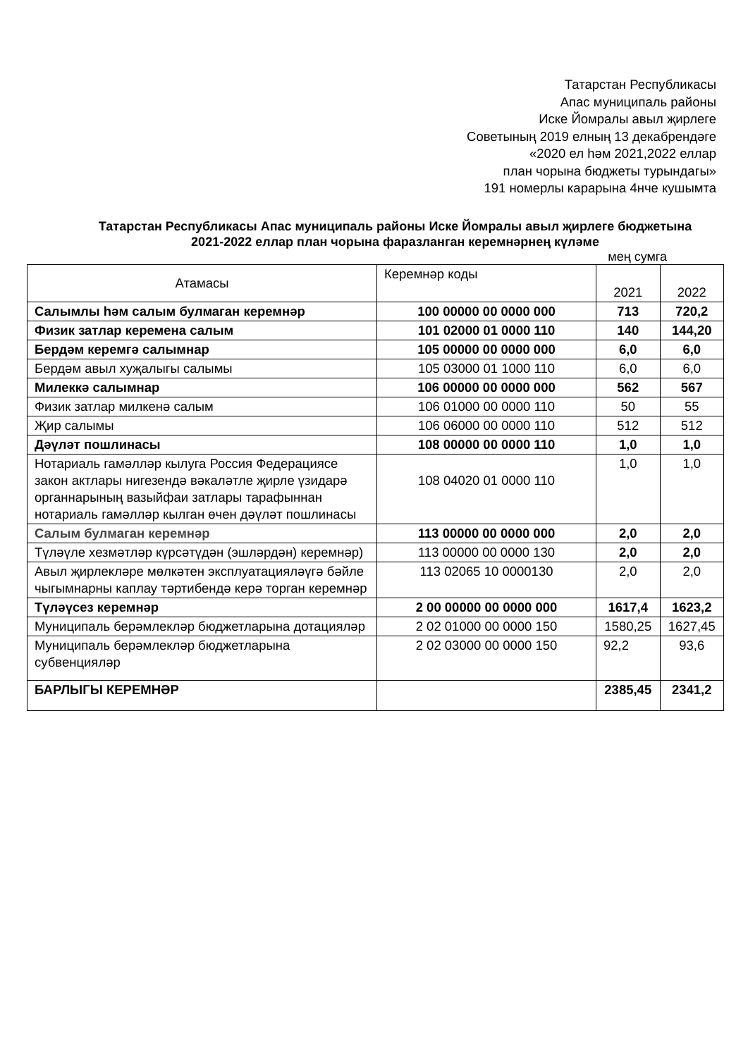Татарстан Республикасы
Апас муниципаль районы
Иске Йомралы авыл җирлеге
Советының 2019 елның 13 декабрендәге
«2020 ел һәм 2021,2022 еллар
план чорына бюджеты турындагы»
191 номерлы карарына 4нче кушымта
Татарстан Республикасы Апас муниципаль районы Иске Йомралы авыл җирлеге бюджетына
2021-2022 еллар план чорына фаразланган керемнәрнең күләме
мең сумга
| Атамасы | Керемнәр коды | 2021 | 2022 |
| --- | --- | --- | --- |
| Салымлы һәм салым булмаган керемнәр | 100 00000 00 0000 000 | 713 | 720,2 |
| Физик затлар керемена салым | 101 02000 01 0000 110 | 140 | 144,20 |
| Бердәм керемгә салымнар | 105 00000 00 0000 000 | 6,0 | 6,0 |
| Бердәм авыл хуҗалыгы салымы | 105 03000 01 1000 110 | 6,0 | 6,0 |
| Милеккә салымнар | 106 00000 00 0000 000 | 562 | 567 |
| Физик затлар милкенә салым | 106 01000 00 0000 110 | 50 | 55 |
| Җир салымы | 106 06000 00 0000 110 | 512 | 512 |
| Дәүләт пошлинасы | 108 00000 00 0000 110 | 1,0 | 1,0 |
| Нотариаль гамәлләр кылуга Россия Федерациясе закон актлары нигезендә вәкаләтле җирле үзидарә органнарының вазыйфаи затлары тарафыннан нотариаль гамәлләр кылган өчен дәүләт пошлинасы | 108 04020 01 0000 110 | 1,0 | 1,0 |
| Салым булмаган керемнәр | 113 00000 00 0000 000 | 2,0 | 2,0 |
| Түләүле хезмәтләр күрсәтүдән (эшләрдән) керемнәр) | 113 00000 00 0000 130 | 2,0 | 2,0 |
| Авыл җирлекләре мөлкәтен эксплуатацияләүгә бәйле чыгымнарны каплау тәртибендә керә торган керемнәр | 113 02065 10 0000130 | 2,0 | 2,0 |
| Түләүсез керемнәр | 2 00 00000 00 0000 000 | 1617,4 | 1623,2 |
| Муниципаль берәмлекләр бюджетларына дотацияләр | 2 02 01000 00 0000 150 | 1580,25 | 1627,45 |
| Муниципаль берәмлекләр бюджетларына субвенцияләр | 2 02 03000 00 0000 150 | 92,2 | 93,6 |
| БАРЛЫГЫ КЕРЕМНӘР | | 2385,45 | 2341,2 |